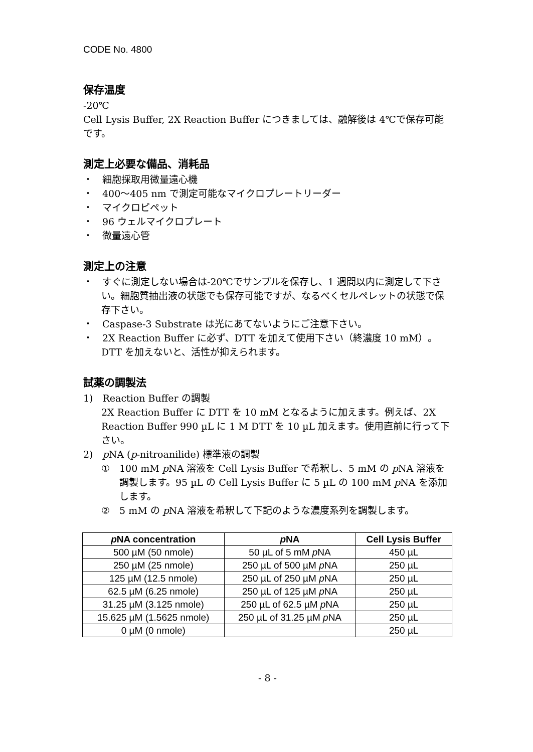CODE No. 4800
保存温度
-20℃
Cell Lysis Buffer, 2X Reaction Buffer につきましては、融解後は 4℃で保存可能です。
測定上必要な備品、消耗品
・　細胞採取用微量遠心機
・　400～405 nm で測定可能なマイクロプレートリーダー
・　マイクロピペット
・　96 ウェルマイクロプレート
・　微量遠心管
測定上の注意
・　すぐに測定しない場合は-20℃でサンプルを保存し、1 週間以内に測定して下さい。細胞質抽出液の状態でも保存可能ですが、なるべくセルペレットの状態で保存下さい。
・　Caspase-3 Substrate は光にあてないようにご注意下さい。
・　2X Reaction Buffer に必ず、DTT を加えて使用下さい（終濃度 10 mM）。DTT を加えないと、活性が抑えられます。
試薬の調製法
1)　Reaction Buffer の調製
2X Reaction Buffer に DTT を 10 mM となるように加えます。例えば、2X Reaction Buffer 990 µL に 1 M DTT を 10 µL 加えます。使用直前に行って下さい。
2)　p NA (p-nitroanilide) 標準液の調製
①　100 mM p NA 溶液を Cell Lysis Buffer で希釈し、5 mM の p NA 溶液を調製します。95 µL の Cell Lysis Buffer に 5 µL の 100 mM p NA を添加します。
②　5 mM の p NA 溶液を希釈して下記のような濃度系列を調製します。
| p NA concentration | p NA | Cell Lysis Buffer |
| --- | --- | --- |
| 500 µM (50 nmole) | 50 µL of 5 mM p NA | 450 µL |
| 250 µM (25 nmole) | 250 µL of 500 µM p NA | 250 µL |
| 125 µM (12.5 nmole) | 250 µL of 250 µM p NA | 250 µL |
| 62.5 µM (6.25 nmole) | 250 µL of 125 µM p NA | 250 µL |
| 31.25 µM (3.125 nmole) | 250 µL of 62.5 µM p NA | 250 µL |
| 15.625 µM (1.5625 nmole) | 250 µL of 31.25 µM p NA | 250 µL |
| 0 µM (0 nmole) | | 250 µL |
- 8 -